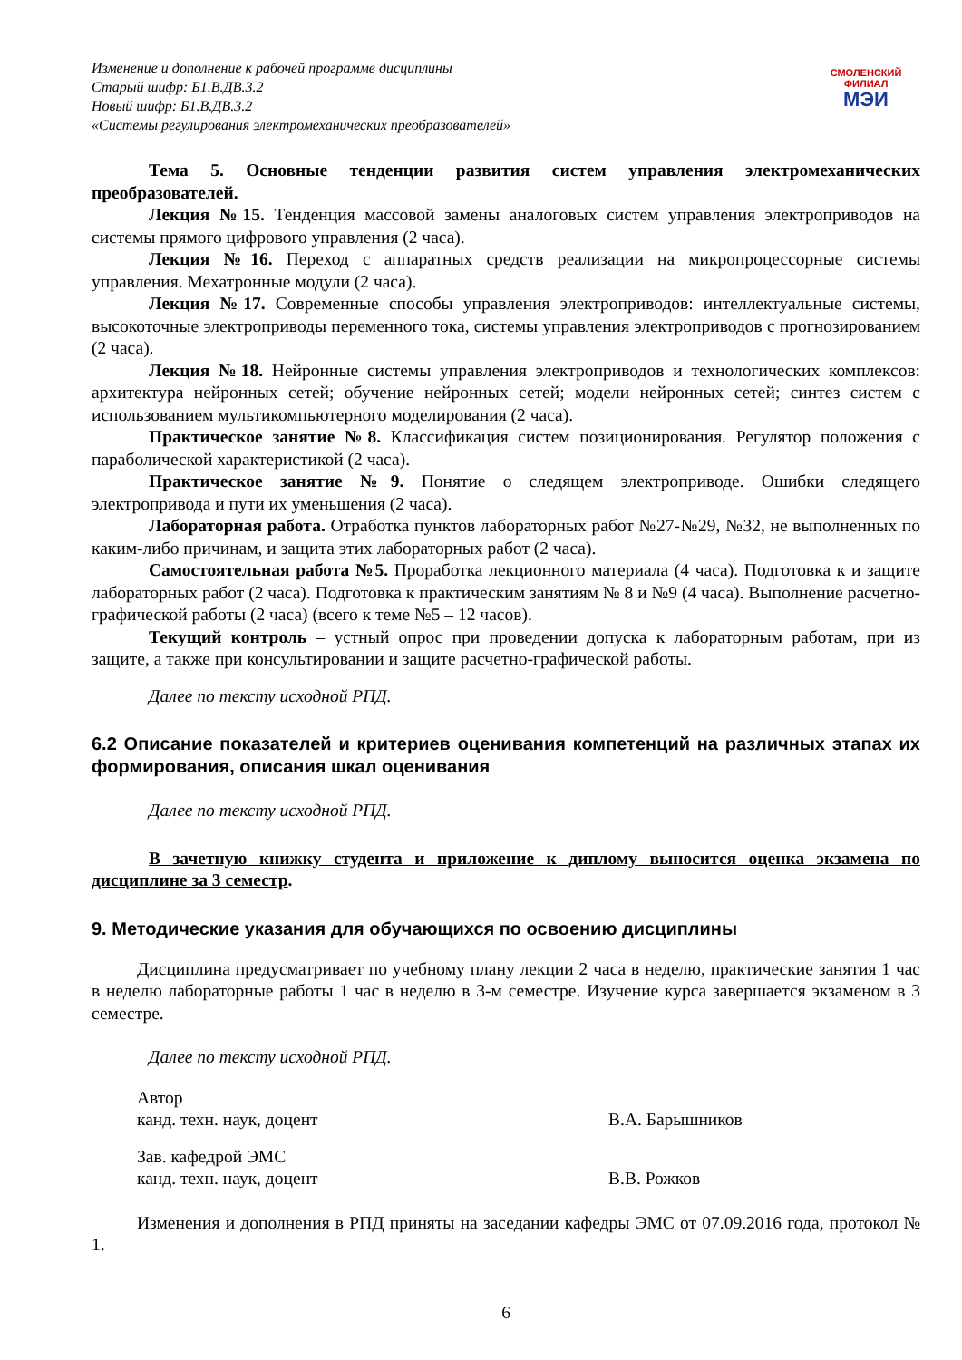Изменение и дополнение к рабочей программе дисциплины
Старый шифр: Б1.В.ДВ.3.2
Новый шифр: Б1.В.ДВ.3.2
«Системы регулирования электромеханических преобразователей»
СМОЛЕНСКИЙ ФИЛИАЛ
МЭИ
Тема 5. Основные тенденции развития систем управления электромеханических преобразователей.
Лекция №15. Тенденция массовой замены аналоговых систем управления электроприводов на системы прямого цифрового управления (2 часа).
Лекция №16. Переход с аппаратных средств реализации на микропроцессорные системы управления. Мехатронные модули (2 часа).
Лекция №17. Современные способы управления электроприводов: интеллектуальные системы, высокоточные электроприводы переменного тока, системы управления электроприводов с прогнозированием (2 часа).
Лекция №18. Нейронные системы управления электроприводов и технологических комплексов: архитектура нейронных сетей; обучение нейронных сетей; модели нейронных сетей; синтез систем с использованием мультикомпьютерного моделирования (2 часа).
Практическое занятие №8. Классификация систем позиционирования. Регулятор положения с параболической характеристикой (2 часа).
Практическое занятие №9. Понятие о следящем электроприводе. Ошибки следящего электропривода и пути их уменьшения (2 часа).
Лабораторная работа. Отработка пунктов лабораторных работ №27-№29, №32, не выполненных по каким-либо причинам, и защита этих лабораторных работ (2 часа).
Самостоятельная работа №5. Проработка лекционного материала (4 часа). Подготовка к и защите лабораторных работ (2 часа). Подготовка к практическим занятиям № 8 и №9 (4 часа). Выполнение расчетно-графической работы (2 часа) (всего к теме №5 – 12 часов).
Текущий контроль – устный опрос при проведении допуска к лабораторным работам, при из защите, а также при консультировании и защите расчетно-графической работы.
Далее по тексту исходной РПД.
6.2 Описание показателей и критериев оценивания компетенций на различных этапах их формирования, описания шкал оценивания
Далее по тексту исходной РПД.
В зачетную книжку студента и приложение к диплому выносится оценка экзамена по дисциплине за 3 семестр.
9. Методические указания для обучающихся по освоению дисциплины
Дисциплина предусматривает по учебному плану лекции 2 часа в неделю, практические занятия 1 час в неделю лабораторные работы 1 час в неделю в 3-м семестре. Изучение курса завершается экзаменом в 3 семестре.
Далее по тексту исходной РПД.
Автор
канд. техн. наук, доцент
В.А. Барышников
Зав. кафедрой ЭМС
канд. техн. наук, доцент
В.В. Рожков
Изменения и дополнения в РПД приняты на заседании кафедры ЭМС от 07.09.2016 года, протокол № 1.
6